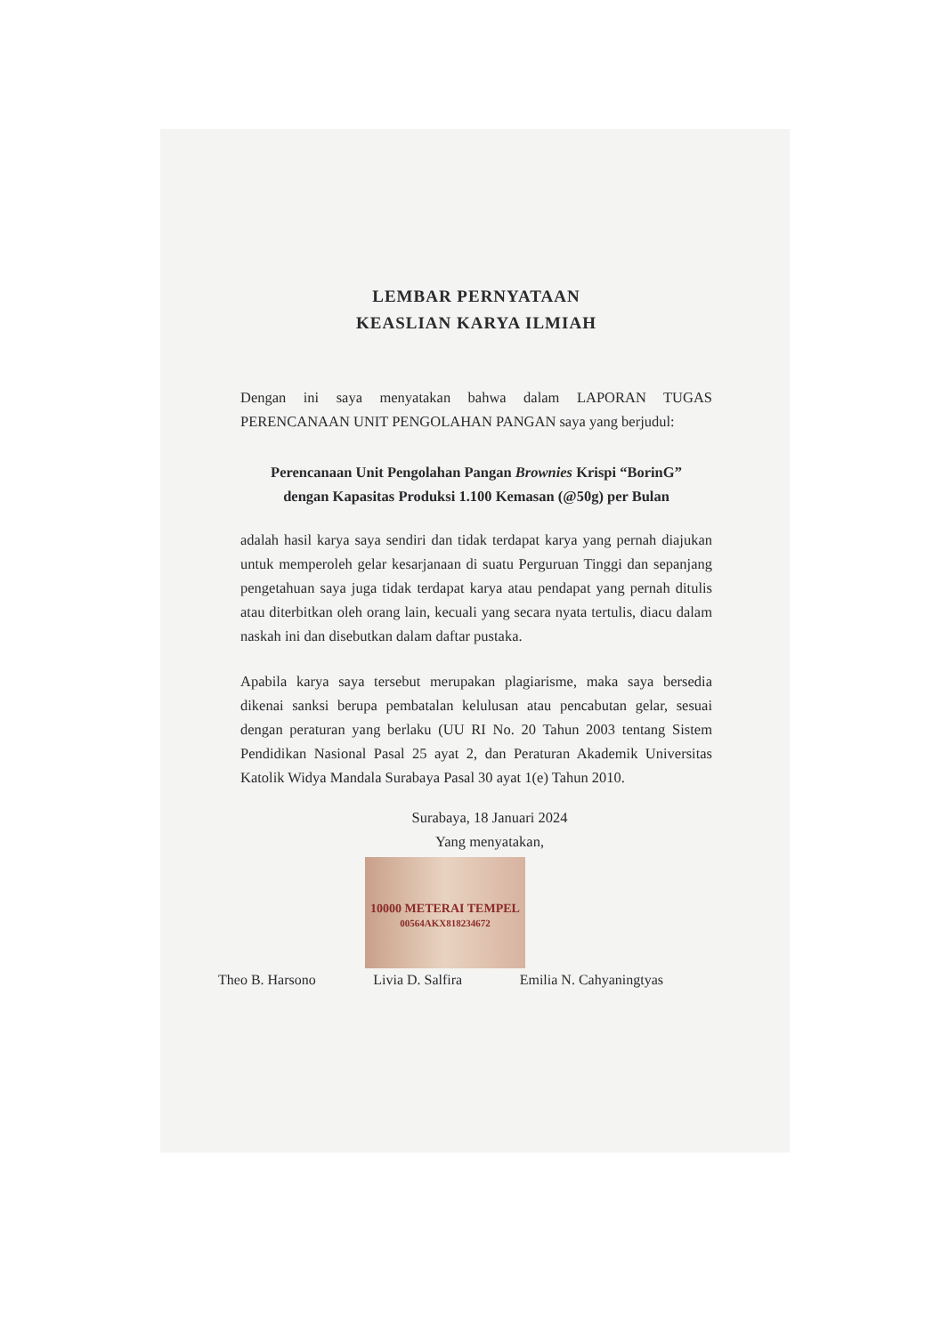LEMBAR PERNYATAAN
KEASLIAN KARYA ILMIAH
Dengan ini saya menyatakan bahwa dalam LAPORAN TUGAS PERENCANAAN UNIT PENGOLAHAN PANGAN saya yang berjudul:
Perencanaan Unit Pengolahan Pangan Brownies Krispi “BorinG” dengan Kapasitas Produksi 1.100 Kemasan (@50g) per Bulan
adalah hasil karya saya sendiri dan tidak terdapat karya yang pernah diajukan untuk memperoleh gelar kesarjanaan di suatu Perguruan Tinggi dan sepanjang pengetahuan saya juga tidak terdapat karya atau pendapat yang pernah ditulis atau diterbitkan oleh orang lain, kecuali yang secara nyata tertulis, diacu dalam naskah ini dan disebutkan dalam daftar pustaka.
Apabila karya saya tersebut merupakan plagiarisme, maka saya bersedia dikenai sanksi berupa pembatalan kelulusan atau pencabutan gelar, sesuai dengan peraturan yang berlaku (UU RI No. 20 Tahun 2003 tentang Sistem Pendidikan Nasional Pasal 25 ayat 2, dan Peraturan Akademik Universitas Katolik Widya Mandala Surabaya Pasal 30 ayat 1(e) Tahun 2010.
Surabaya, 18 Januari 2024
Yang menyatakan,
10000 METERAI TEMPEL
00564AKX818234672
Theo B. Harsono Livia D. Salfira Emilia N. Cahyaningtyas